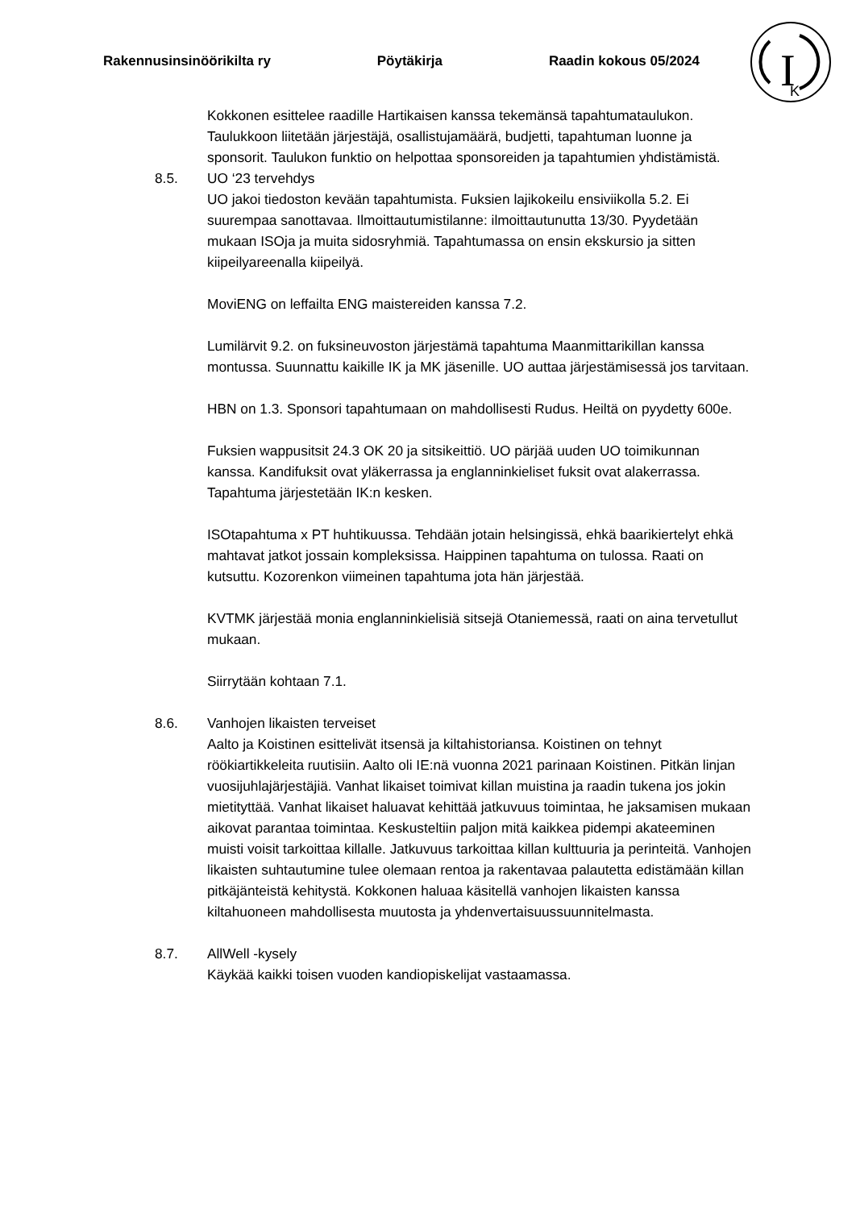Rakennusinsinöörikilta ry Pöytäkirja Raadin kokous 05/2024
I
K
Kokkonen esittelee raadille Hartikaisen kanssa tekemänsä tapahtumataulukon. Taulukkoon liitetään järjestäjä, osallistujamäärä, budjetti, tapahtuman luonne ja sponsorit. Taulukon funktio on helpottaa sponsoreiden ja tapahtumien yhdistämistä.
8.5. UO ‘23 tervehdys
UO jakoi tiedoston kevään tapahtumista. Fuksien lajikokeilu ensiviikolla 5.2. Ei suurempaa sanottavaa. Ilmoittautumistilanne: ilmoittautunutta 13/30. Pyydetään mukaan ISOja ja muita sidosryhmiä. Tapahtumassa on ensin ekskursio ja sitten kiipeilyareenalla kiipeilyä.
MoviENG on leffailta ENG maistereiden kanssa 7.2.
Lumilärvit 9.2. on fuksineuvoston järjestämä tapahtuma Maanmittarikillan kanssa montussa. Suunnattu kaikille IK ja MK jäsenille. UO auttaa järjestämisessä jos tarvitaan.
HBN on 1.3. Sponsori tapahtumaan on mahdollisesti Rudus. Heiltä on pyydetty 600e.
Fuksien wappusitsit 24.3 OK 20 ja sitsikeittiö. UO pärjää uuden UO toimikunnan kanssa. Kandifuksit ovat yläkerrassa ja englanninkieliset fuksit ovat alakerrassa. Tapahtuma järjestetään IK:n kesken.
ISOtapahtuma x PT huhtikuussa. Tehdään jotain helsingissä, ehkä baarikiertelyt ehkä mahtavat jatkot jossain kompleksissa. Haippinen tapahtuma on tulossa. Raati on kutsuttu. Kozorenkon viimeinen tapahtuma jota hän järjestää.
KVTMK järjestää monia englanninkielisiä sitsejä Otaniemessä, raati on aina tervetullut mukaan.
Siirrytään kohtaan 7.1.
8.6. Vanhojen likaisten terveiset
Aalto ja Koistinen esittelivät itsensä ja kiltahistoriansa. Koistinen on tehnyt röökiartikkeleita ruutisiin. Aalto oli IE:nä vuonna 2021 parinaan Koistinen. Pitkän linjan vuosijuhlajärjestäjiä. Vanhat likaiset toimivat killan muistina ja raadin tukena jos jokin mietityttää. Vanhat likaiset haluavat kehittää jatkuvuus toimintaa, he jaksamisen mukaan aikovat parantaa toimintaa. Keskusteltiin paljon mitä kaikkea pidempi akateeminen muisti voisit tarkoittaa killalle. Jatkuvuus tarkoittaa killan kulttuuria ja perinteitä. Vanhojen likaisten suhtautumine tulee olemaan rentoa ja rakentavaa palautetta edistämään killan pitkäjänteistä kehitystä. Kokkonen haluaa käsitellä vanhojen likaisten kanssa kiltahuoneen mahdollisesta muutosta ja yhdenvertaisuussuunnitelmasta.
8.7. AllWell -kysely
Käykää kaikki toisen vuoden kandiopiskelijat vastaamassa.